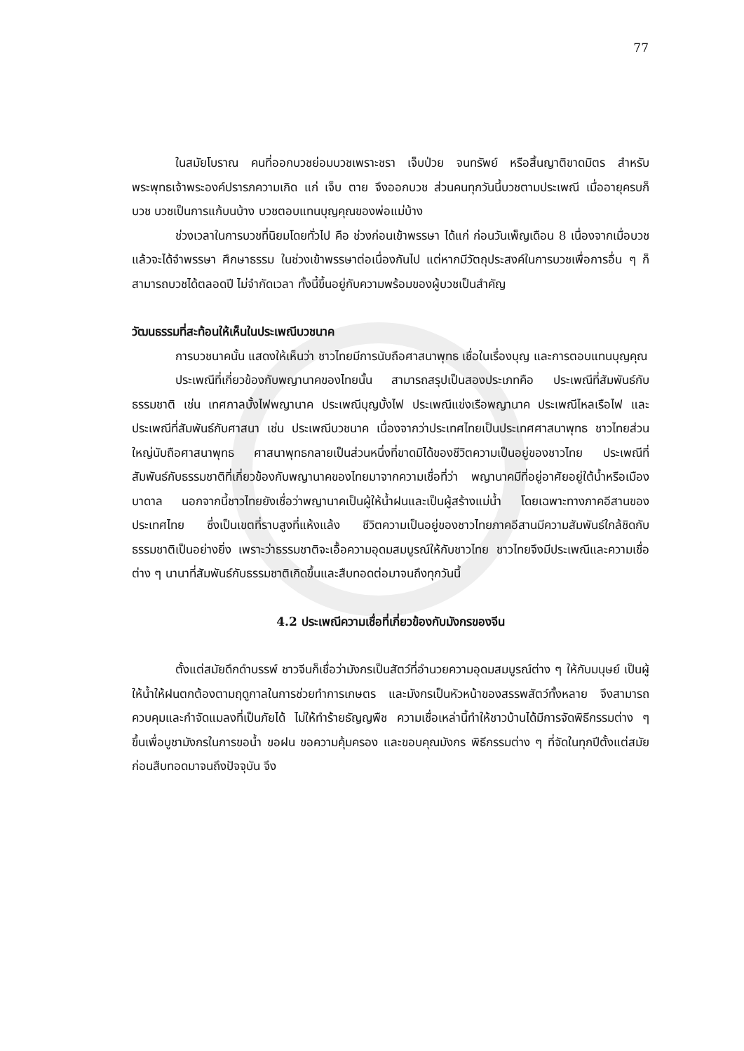77
ในสมัยโบราณ คนที่ออกบวชย่อมบวชเพราะชรา เจ็บป่วย จนทรัพย์ หรือสิ้นญาติขาดมิตร สำหรับพระพุทธเจ้าพระองค์ปรารภความเกิด แก่ เจ็บ ตาย จึงออกบวช ส่วนคนทุกวันนี้บวชตามประเพณี เมื่ออายุครบก็บวช บวชเป็นการแก้บนบ้าง บวชตอบแทนบุญคุณของพ่อแม่บ้าง
ช่วงเวลาในการบวชที่นิยมโดยทั่วไป คือ ช่วงก่อนเข้าพรรษา ได้แก่ ก่อนวันเพ็ญเดือน 8 เนื่องจากเมื่อบวชแล้วจะได้จำพรรษา ศึกษาธรรม ในช่วงเข้าพรรษาต่อเนื่องกันไป แต่หากมีวัตถุประสงค์ในการบวชเพื่อการอื่น ๆ ก็สามารถบวชได้ตลอดปี ไม่จำกัดเวลา ทั้งนี้ขึ้นอยู่กับความพร้อมของผู้บวชเป็นสำคัญ
วัฒนธรรมที่สะท้อนให้เห็นในประเพณีบวชนาค
การบวชนาคนั้น แสดงให้เห็นว่า ชาวไทยมีการนับถือศาสนาพุทธ เชื่อในเรื่องบุญ และการตอบแทนบุญคุณ
ประเพณีที่เกี่ยวข้องกับพญานาคของไทยนั้น สามารถสรุปเป็นสองประเภทคือ ประเพณีที่สัมพันธ์กับธรรมชาติ เช่น เทศกาลบั้งไฟพญานาค ประเพณีบุญบั้งไฟ ประเพณีแข่งเรือพญานาค ประเพณีไหลเรือไฟ และประเพณีที่สัมพันธ์กับศาสนา เช่น ประเพณีบวชนาค เนื่องจากว่าประเทศไทยเป็นประเทศศาสนาพุทธ ชาวไทยส่วนใหญ่นับถือศาสนาพุทธ ศาสนาพุทธกลายเป็นส่วนหนึ่งที่ขาดมิได้ของชีวิตความเป็นอยู่ของชาวไทย ประเพณีที่สัมพันธ์กับธรรมชาติที่เกี่ยวข้องกับพญานาคของไทยมาจากความเชื่อที่ว่า พญานาคมีที่อยู่อาศัยอยู่ใต้น้ำหรือเมืองบาดาล นอกจากนี้ชาวไทยยังเชื่อว่าพญานาคเป็นผู้ให้น้ำฝนและเป็นผู้สร้างแม่น้ำ โดยเฉพาะทางภาคอีสานของประเทศไทย ซึ่งเป็นเขตที่ราบสูงที่แห้งแล้ง ชีวิตความเป็นอยู่ของชาวไทยภาคอีสานมีความสัมพันธ์ใกล้ชิดกับธรรมชาติเป็นอย่างยิ่ง เพราะว่าธรรมชาติจะเอื้อความอุดมสมบูรณ์ให้กับชาวไทย ชาวไทยจึงมีประเพณีและความเชื่อต่าง ๆ นานาที่สัมพันธ์กับธรรมชาติเกิดขึ้นและสืบทอดต่อมาจนถึงทุกวันนี้
4.2 ประเพณีความเชื่อที่เกี่ยวข้องกับมังกรของจีน
ตั้งแต่สมัยดึกดำบรรพ์ ชาวจีนก็เชื่อว่ามังกรเป็นสัตว์ที่อำนวยความอุดมสมบูรณ์ต่าง ๆ ให้กับมนุษย์ เป็นผู้ให้น้ำให้ฝนตกต้องตามฤดูกาลในการช่วยทำการเกษตร และมังกรเป็นหัวหน้าของสรรพสัตว์ทั้งหลาย จึงสามารถควบคุมและกำจัดแมลงที่เป็นภัยได้ ไม่ให้ทำร้ายธัญญพืช ความเชื่อเหล่านี้ทำให้ชาวบ้านได้มีการจัดพิธีกรรมต่าง ๆ ขึ้นเพื่อบูชามังกรในการขอน้ำ ขอฝน ขอความคุ้มครอง และขอบคุณมังกร พิธีกรรมต่าง ๆ ที่จัดในทุกปีตั้งแต่สมัยก่อนสืบทอดมาจนถึงปัจจุบัน จึง